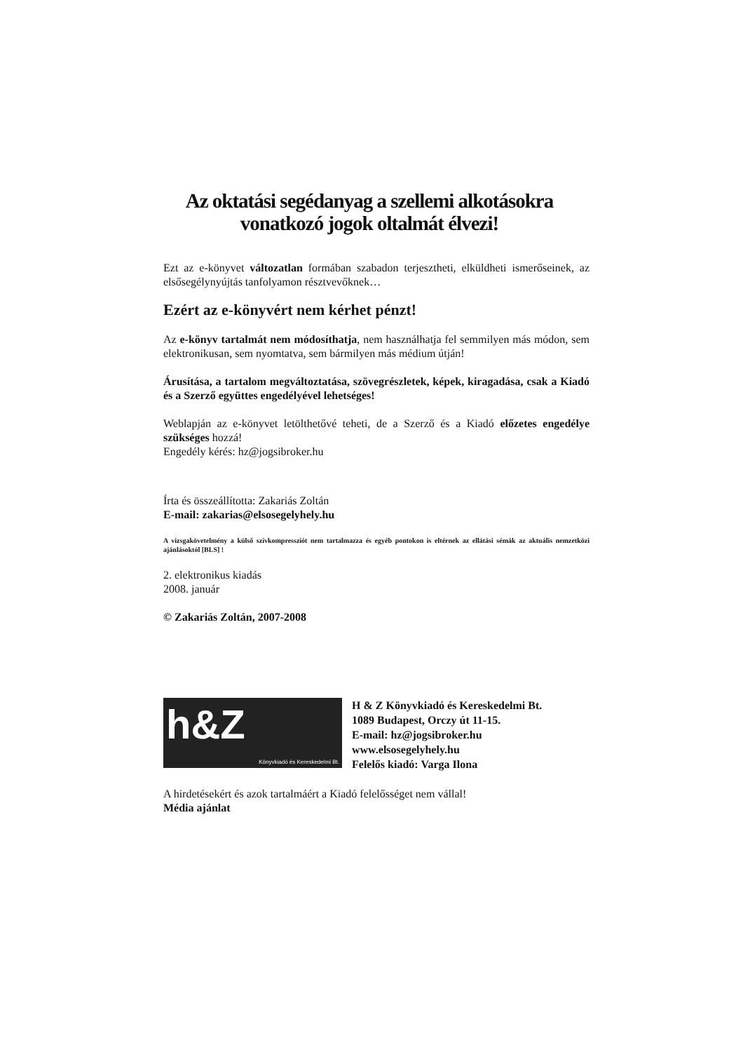Az oktatási segédanyag a szellemi alkotásokra vonatkozó jogok oltalmát élvezi!
Ezt az e-könyvet változatlan formában szabadon terjesztheti, elküldheti ismerőseinek, az elsősegélynyújtás tanfolyamon résztvevőknek…
Ezért az e-könyvért nem kérhet pénzt!
Az e-könyv tartalmát nem módosíthatja, nem használhatja fel semmilyen más módon, sem elektronikusan, sem nyomtatva, sem bármilyen más médium útján!
Árusítása, a tartalom megváltoztatása, szövegrészletek, képek, kiragadása, csak a Kiadó és a Szerző együttes engedélyével lehetséges!
Weblapján az e-könyvet letölthetővé teheti, de a Szerző és a Kiadó előzetes engedélye szükséges hozzá!
Engedély kérés: hz@jogsibroker.hu
Írta és összeállította: Zakariás Zoltán
E-mail: zakarias@elsosegelyhely.hu
A vizsgakövetelmény a külső szívkompressziót nem tartalmazza és egyéb pontokon is eltérnek az ellátási sémák az aktuális nemzetközi ajánlásoktól [BLS] !
2. elektronikus kiadás
2008. január
© Zakariás Zoltán, 2007-2008
h&Z
Könyvkiadó és Kereskedelmi Bt.
H & Z Könyvkiadó és Kereskedelmi Bt.
1089 Budapest, Orczy út 11-15.
E-mail: hz@jogsibroker.hu
www.elsosegelyhely.hu
Felelős kiadó: Varga Ilona
A hirdetésekért és azok tartalmáért a Kiadó felelősséget nem vállal!
Média ajánlat